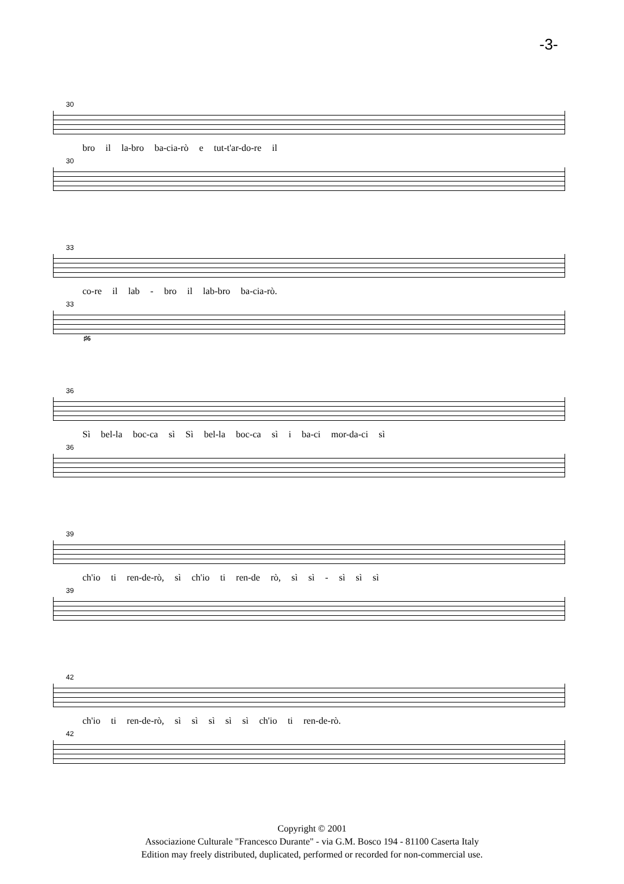-3-
30
bro il la-bro ba-cia-rò e tut-t'ar-do-re il
30
33
co-re il lab - bro il lab-bro ba-cia-rò.
33
♯6
36
Sì bel-la boc-ca sì Sì bel-la boc-ca sì i ba-ci mor-da-ci sì
36
39
ch'io ti ren-de-rò, sì ch'io ti ren-de rò, sì sì - sì sì sì
39
42
ch'io ti ren-de-rò, sì sì sì sì sì ch'io ti ren-de-rò.
42
Copyright © 2001
Associazione Culturale "Francesco Durante" - via G.M. Bosco 194 - 81100 Caserta Italy
Edition may freely distributed, duplicated, performed or recorded for non-commercial use.